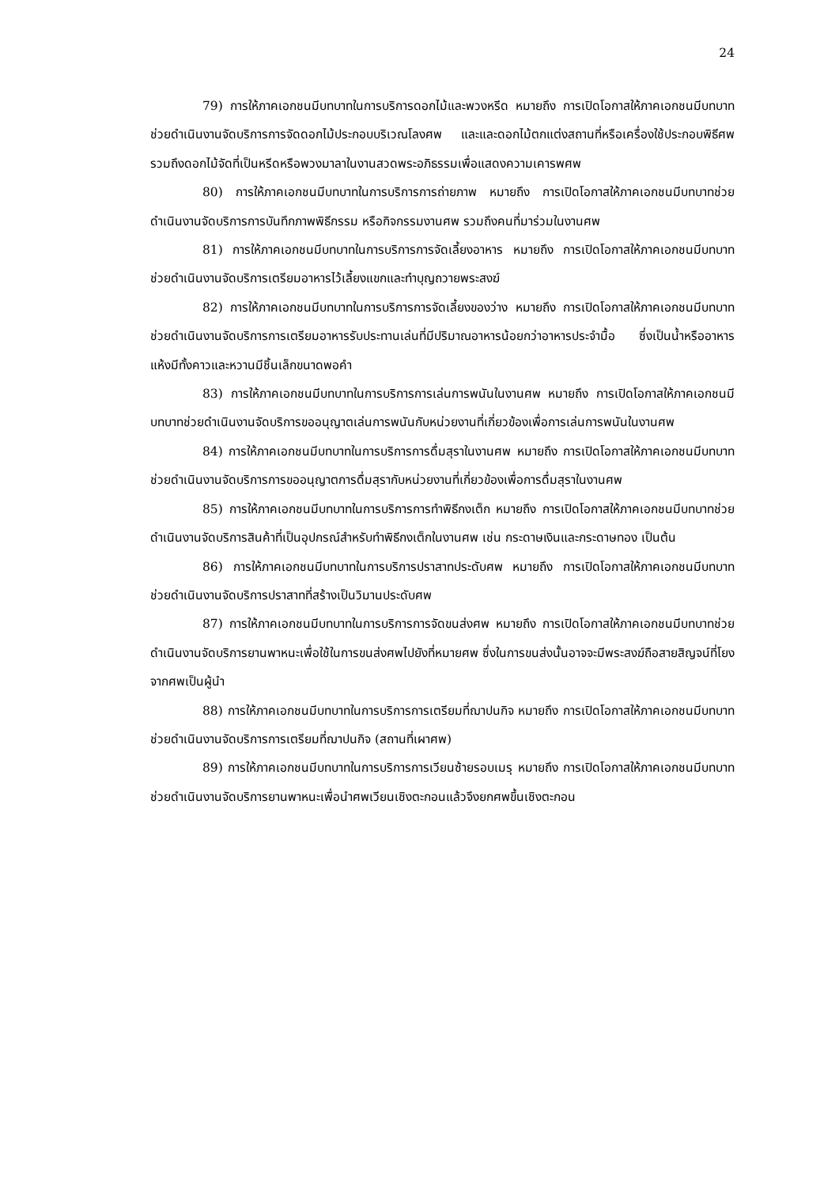24
79) การให้ภาคเอกชนมีบทบาทในการบริการดอกไม้และพวงหรีด หมายถึง การเปิดโอกาสให้ภาคเอกชนมีบทบาทช่วยดำเนินงานจัดบริการการจัดดอกไม้ประกอบบริเวณโลงศพ และและดอกไม้ตกแต่งสถานที่หรือเครื่องใช้ประกอบพิธีศพ รวมถึงดอกไม้จัดที่เป็นหรีดหรือพวงมาลาในงานสวดพระอภิธรรมเพื่อแสดงความเคารพศพ
80) การให้ภาคเอกชนมีบทบาทในการบริการการถ่ายภาพ หมายถึง การเปิดโอกาสให้ภาคเอกชนมีบทบาทช่วยดำเนินงานจัดบริการการบันทึกภาพพิธีกรรม หรือกิจกรรมงานศพ รวมถึงคนที่มาร่วมในงานศพ
81) การให้ภาคเอกชนมีบทบาทในการบริการการจัดเลี้ยงอาหาร หมายถึง การเปิดโอกาสให้ภาคเอกชนมีบทบาทช่วยดำเนินงานจัดบริการเตรียมอาหารไว้เลี้ยงแขกและทำบุญถวายพระสงฆ์
82) การให้ภาคเอกชนมีบทบาทในการบริการการจัดเลี้ยงของว่าง หมายถึง การเปิดโอกาสให้ภาคเอกชนมีบทบาทช่วยดำเนินงานจัดบริการการเตรียมอาหารรับประทานเล่นที่มีปริมาณอาหารน้อยกว่าอาหารประจำมื้อ ซึ่งเป็นน้ำหรืออาหารแห้งมีทั้งคาวและหวานมีชิ้นเล็กขนาดพอคำ
83) การให้ภาคเอกชนมีบทบาทในการบริการการเล่นการพนันในงานศพ หมายถึง การเปิดโอกาสให้ภาคเอกชนมีบทบาทช่วยดำเนินงานจัดบริการขออนุญาตเล่นการพนันกับหน่วยงานที่เกี่ยวข้องเพื่อการเล่นการพนันในงานศพ
84) การให้ภาคเอกชนมีบทบาทในการบริการการดื่มสุราในงานศพ หมายถึง การเปิดโอกาสให้ภาคเอกชนมีบทบาทช่วยดำเนินงานจัดบริการการขออนุญาตการดื่มสุรากับหน่วยงานที่เกี่ยวข้องเพื่อการดื่มสุราในงานศพ
85) การให้ภาคเอกชนมีบทบาทในการบริการการทำพิธีกงเต็ก หมายถึง การเปิดโอกาสให้ภาคเอกชนมีบทบาทช่วยดำเนินงานจัดบริการสินค้าที่เป็นอุปกรณ์สำหรับทำพิธีกงเต็กในงานศพ เช่น กระดาษเงินและกระดาษทอง เป็นต้น
86) การให้ภาคเอกชนมีบทบาทในการบริการปราสาทประดับศพ หมายถึง การเปิดโอกาสให้ภาคเอกชนมีบทบาทช่วยดำเนินงานจัดบริการปราสาทที่สร้างเป็นวิมานประดับศพ
87) การให้ภาคเอกชนมีบทบาทในการบริการการจัดขนส่งศพ หมายถึง การเปิดโอกาสให้ภาคเอกชนมีบทบาทช่วยดำเนินงานจัดบริการยานพาหนะเพื่อใช้ในการขนส่งศพไปยังที่หมายศพ ซึ่งในการขนส่งนั้นอาจจะมีพระสงฆ์ถือสายสิญจน์ที่โยงจากศพเป็นผู้นำ
88) การให้ภาคเอกชนมีบทบาทในการบริการการเตรียมที่ฌาปนกิจ หมายถึง การเปิดโอกาสให้ภาคเอกชนมีบทบาทช่วยดำเนินงานจัดบริการการเตรียมที่ฌาปนกิจ (สถานที่เผาศพ)
89) การให้ภาคเอกชนมีบทบาทในการบริการการเวียนซ้ายรอบเมรุ หมายถึง การเปิดโอกาสให้ภาคเอกชนมีบทบาทช่วยดำเนินงานจัดบริการยานพาหนะเพื่อนำศพเวียนเชิงตะกอนแล้วจึงยกศพขึ้นเชิงตะกอน